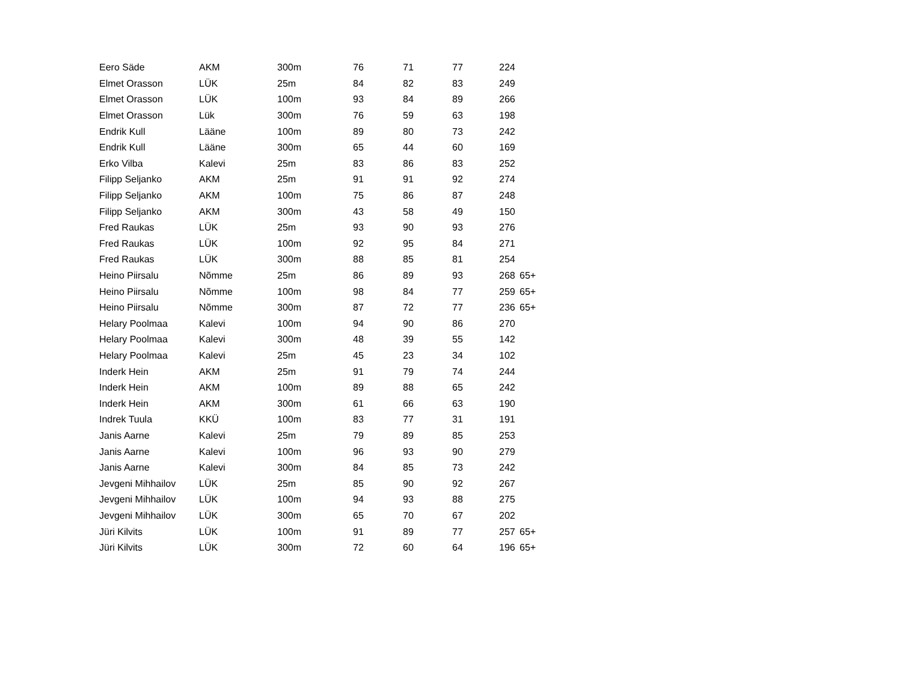| Eero Säde | AKM | 300m | 76 | 71 | 77 | 224 | |
| Elmet Orasson | LÜK | 25m | 84 | 82 | 83 | 249 | |
| Elmet Orasson | LÜK | 100m | 93 | 84 | 89 | 266 | |
| Elmet Orasson | Lük | 300m | 76 | 59 | 63 | 198 | |
| Endrik Kull | Lääne | 100m | 89 | 80 | 73 | 242 | |
| Endrik Kull | Lääne | 300m | 65 | 44 | 60 | 169 | |
| Erko Vilba | Kalevi | 25m | 83 | 86 | 83 | 252 | |
| Filipp Seljanko | AKM | 25m | 91 | 91 | 92 | 274 | |
| Filipp Seljanko | AKM | 100m | 75 | 86 | 87 | 248 | |
| Filipp Seljanko | AKM | 300m | 43 | 58 | 49 | 150 | |
| Fred Raukas | LÜK | 25m | 93 | 90 | 93 | 276 | |
| Fred Raukas | LÜK | 100m | 92 | 95 | 84 | 271 | |
| Fred Raukas | LÜK | 300m | 88 | 85 | 81 | 254 | |
| Heino Piirsalu | Nõmme | 25m | 86 | 89 | 93 | 268 | 65+ |
| Heino Piirsalu | Nõmme | 100m | 98 | 84 | 77 | 259 | 65+ |
| Heino Piirsalu | Nõmme | 300m | 87 | 72 | 77 | 236 | 65+ |
| Helary Poolmaa | Kalevi | 100m | 94 | 90 | 86 | 270 | |
| Helary Poolmaa | Kalevi | 300m | 48 | 39 | 55 | 142 | |
| Helary Poolmaa | Kalevi | 25m | 45 | 23 | 34 | 102 | |
| Inderk Hein | AKM | 25m | 91 | 79 | 74 | 244 | |
| Inderk Hein | AKM | 100m | 89 | 88 | 65 | 242 | |
| Inderk Hein | AKM | 300m | 61 | 66 | 63 | 190 | |
| Indrek Tuula | KKÜ | 100m | 83 | 77 | 31 | 191 | |
| Janis Aarne | Kalevi | 25m | 79 | 89 | 85 | 253 | |
| Janis Aarne | Kalevi | 100m | 96 | 93 | 90 | 279 | |
| Janis Aarne | Kalevi | 300m | 84 | 85 | 73 | 242 | |
| Jevgeni Mihhailov | LÜK | 25m | 85 | 90 | 92 | 267 | |
| Jevgeni Mihhailov | LÜK | 100m | 94 | 93 | 88 | 275 | |
| Jevgeni Mihhailov | LÜK | 300m | 65 | 70 | 67 | 202 | |
| Jüri Kilvits | LÜK | 100m | 91 | 89 | 77 | 257 | 65+ |
| Jüri Kilvits | LÜK | 300m | 72 | 60 | 64 | 196 | 65+ |